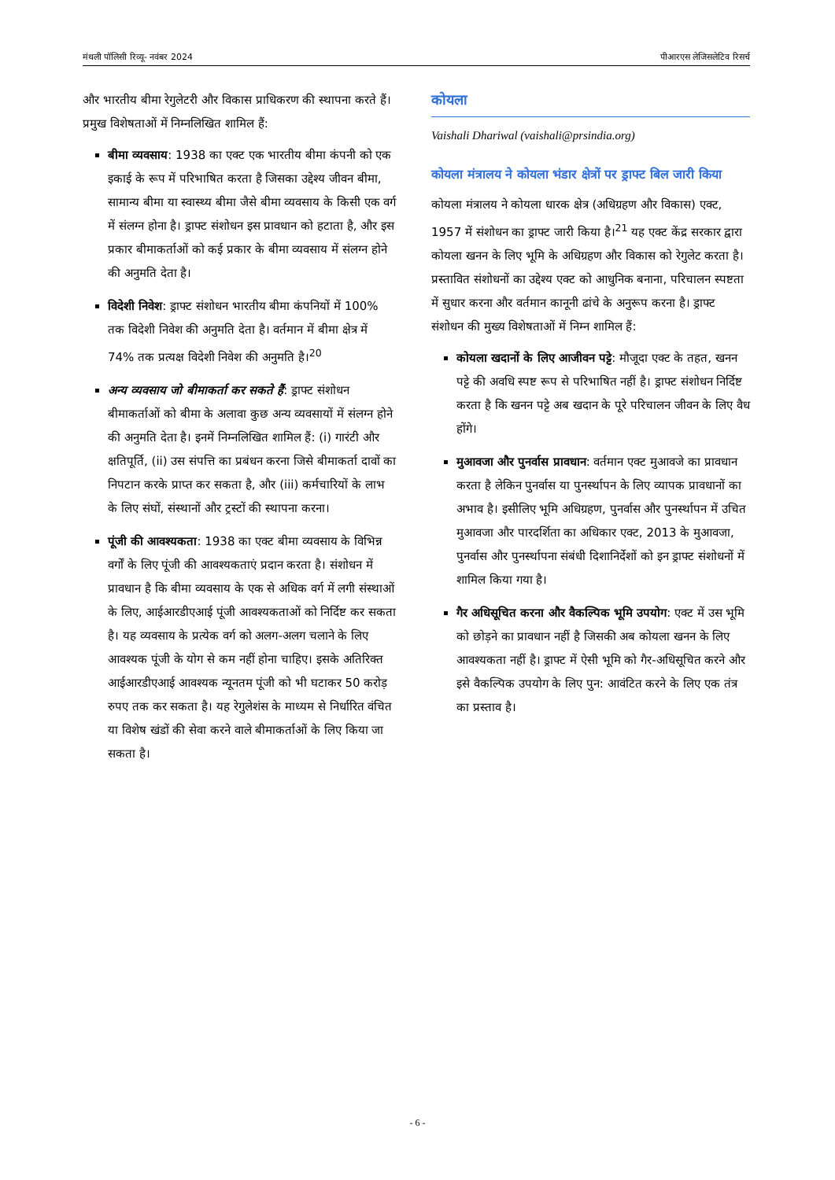मंथली पॉलिसी रिव्यू- नवंबर 2024 पीआरएस लेजिसलेटिव रिसर्च
और भारतीय बीमा रेगुलेटरी और विकास प्राधिकरण की स्थापना करते हैं। प्रमुख विशेषताओं में निम्नलिखित शामिल हैं:
बीमा व्यवसाय: 1938 का एक्ट एक भारतीय बीमा कंपनी को एक इकाई के रूप में परिभाषित करता है जिसका उद्देश्य जीवन बीमा, सामान्य बीमा या स्वास्थ्य बीमा जैसे बीमा व्यवसाय के किसी एक वर्ग में संलग्न होना है। ड्राफ्ट संशोधन इस प्रावधान को हटाता है, और इस प्रकार बीमाकर्ताओं को कई प्रकार के बीमा व्यवसाय में संलग्न होने की अनुमति देता है।
विदेशी निवेश: ड्राफ्ट संशोधन भारतीय बीमा कंपनियों में 100% तक विदेशी निवेश की अनुमति देता है। वर्तमान में बीमा क्षेत्र में 74% तक प्रत्यक्ष विदेशी निवेश की अनुमति है।<sup>20</sup>
अन्य व्यवसाय जो बीमाकर्ता कर सकते हैं: ड्राफ्ट संशोधन बीमाकर्ताओं को बीमा के अलावा कुछ अन्य व्यवसायों में संलग्न होने की अनुमति देता है। इनमें निम्नलिखित शामिल हैं: (i) गारंटी और क्षतिपूर्ति, (ii) उस संपत्ति का प्रबंधन करना जिसे बीमाकर्ता दावों का निपटान करके प्राप्त कर सकता है, और (iii) कर्मचारियों के लाभ के लिए संघों, संस्थानों और ट्रस्टों की स्थापना करना।
पूंजी की आवश्यकता: 1938 का एक्ट बीमा व्यवसाय के विभिन्न वर्गों के लिए पूंजी की आवश्यकताएं प्रदान करता है। संशोधन में प्रावधान है कि बीमा व्यवसाय के एक से अधिक वर्ग में लगी संस्थाओं के लिए, आईआरडीएआई पूंजी आवश्यकताओं को निर्दिष्ट कर सकता है। यह व्यवसाय के प्रत्येक वर्ग को अलग-अलग चलाने के लिए आवश्यक पूंजी के योग से कम नहीं होना चाहिए। इसके अतिरिक्त आईआरडीएआई आवश्यक न्यूनतम पूंजी को भी घटाकर 50 करोड़ रुपए तक कर सकता है। यह रेगुलेशंस के माध्यम से निर्धारित वंचित या विशेष खंडों की सेवा करने वाले बीमाकर्ताओं के लिए किया जा सकता है।
कोयला
Vaishali Dhariwal (vaishali@prsindia.org)
कोयला मंत्रालय ने कोयला भंडार क्षेत्रों पर ड्राफ्ट बिल जारी किया
कोयला मंत्रालय ने कोयला धारक क्षेत्र (अधिग्रहण और विकास) एक्ट, 1957 में संशोधन का ड्राफ्ट जारी किया है।<sup>21</sup> यह एक्ट केंद्र सरकार द्वारा कोयला खनन के लिए भूमि के अधिग्रहण और विकास को रेगुलेट करता है। प्रस्तावित संशोधनों का उद्देश्य एक्ट को आधुनिक बनाना, परिचालन स्पष्टता में सुधार करना और वर्तमान कानूनी ढांचे के अनुरूप करना है। ड्राफ्ट संशोधन की मुख्य विशेषताओं में निम्न शामिल हैं:
कोयला खदानों के लिए आजीवन पट्टे: मौजूदा एक्ट के तहत, खनन पट्टे की अवधि स्पष्ट रूप से परिभाषित नहीं है। ड्राफ्ट संशोधन निर्दिष्ट करता है कि खनन पट्टे अब खदान के पूरे परिचालन जीवन के लिए वैध होंगे।
मुआवजा और पुनर्वास प्रावधान: वर्तमान एक्ट मुआवजे का प्रावधान करता है लेकिन पुनर्वास या पुनर्स्थापन के लिए व्यापक प्रावधानों का अभाव है। इसीलिए भूमि अधिग्रहण, पुनर्वास और पुनर्स्थापन में उचित मुआवजा और पारदर्शिता का अधिकार एक्ट, 2013 के मुआवजा, पुनर्वास और पुनर्स्थापना संबंधी दिशानिर्देशों को इन ड्राफ्ट संशोधनों में शामिल किया गया है।
गैर अधिसूचित करना और वैकल्पिक भूमि उपयोग: एक्ट में उस भूमि को छोड़ने का प्रावधान नहीं है जिसकी अब कोयला खनन के लिए आवश्यकता नहीं है। ड्राफ्ट में ऐसी भूमि को गैर-अधिसूचित करने और इसे वैकल्पिक उपयोग के लिए पुन: आवंटित करने के लिए एक तंत्र का प्रस्ताव है।
- 6 -